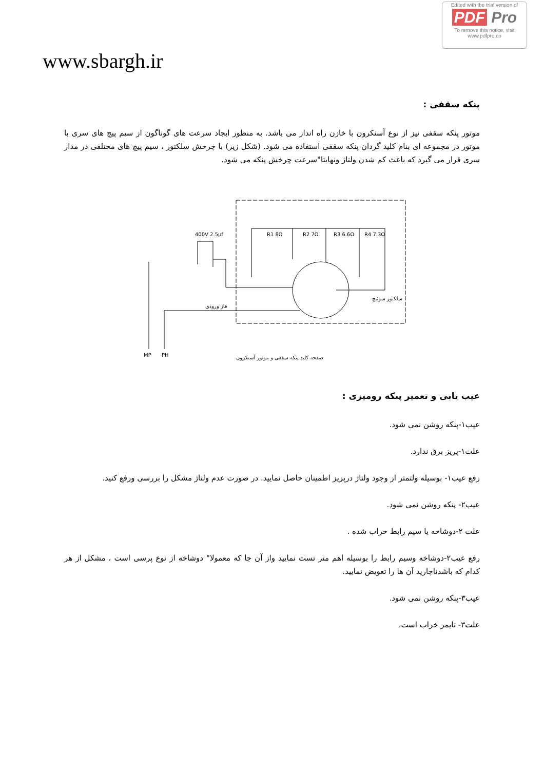Edited with the trial version of
PDF Pro
To remove this notice, visit
www.pdfpro.co
www.sbargh.ir
پنکه سقفی :
موتور پنکه سقفی نیز از نوع آسنکرون با خازن راه انداز می باشد. به منظور ایجاد سرعت های گوناگون از سیم پیچ های سری با موتور در مجموعه ای بنام کلید گردان پنکه سقفی استفاده می شود. (شکل زیر) با چرخش سلکتور ، سیم پیچ های مختلفی در مدار سری قرار می گیرد که باعث کم شدن ولتاژ ونهایتا"سرعت چرخش پنکه می شود.
R1 8Ω
R2 7Ω
R3 6.6Ω
R4 7.3Ω
400V 2.5μf
فاز ورودی
سلکتور سوئیچ
MP
PH
صفحه کلید پنکه سقفی و موتور آسنکرون
عیب یابی و تعمیر پنکه رومیزی :
عیب۱-پنکه روشن نمی شود.
علت۱-پریز برق ندارد.
رفع عیب۱- بوسیله ولتمتر از وجود ولتاژ درپریز اطمینان حاصل نمایید. در صورت عدم ولتاژ مشکل را بررسی ورفع کنید.
عیب۲- پنکه روشن نمی شود.
علت ۲-دوشاخه یا سیم رابط خراب شده .
رفع عیب۲-دوشاخه وسیم رابط را بوسیله اهم متر تست نمایید واز آن جا که معمولا" دوشاخه از نوع پرسی است ، مشکل از هر کدام که باشدناچارید آن ها را تعویض نمایید.
عیب۳-پنکه روشن نمی شود.
علت۳- تایمر خراب است.